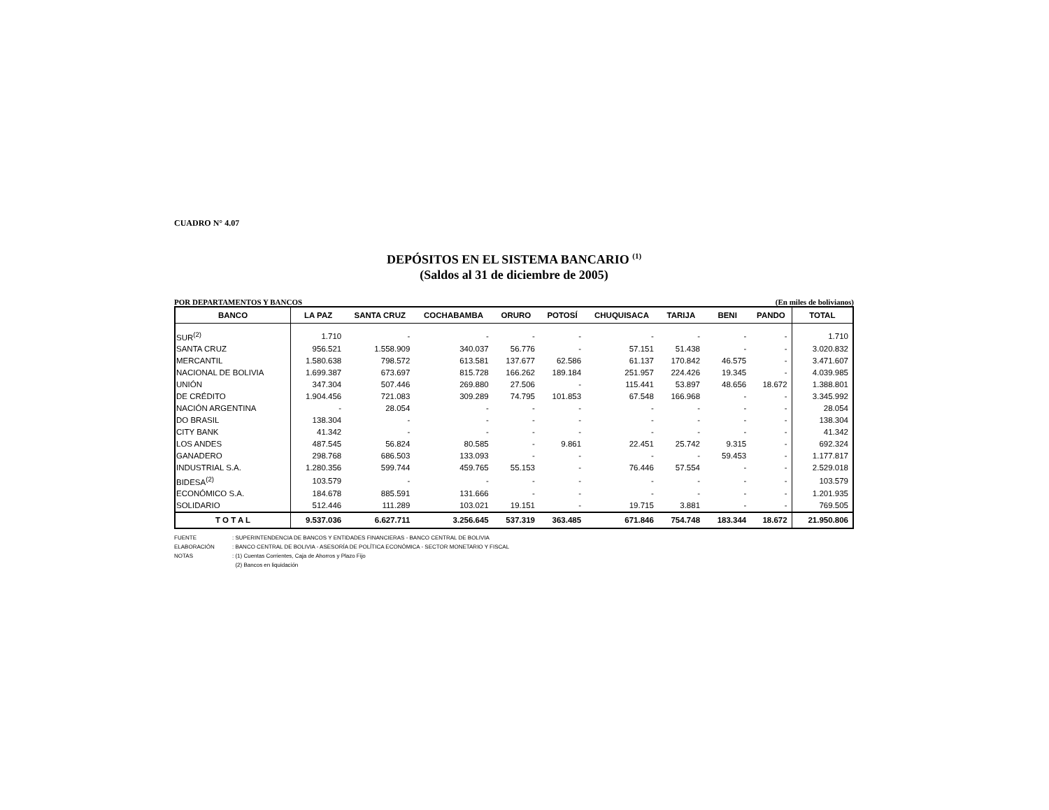CUADRO N° 4.07
DEPÓSITOS EN EL SISTEMA BANCARIO <sup>(1)</sup>
(Saldos al 31 de diciembre de 2005)
POR DEPARTAMENTOS Y BANCOS (En miles de bolivianos)
| BANCO | LA PAZ | SANTA CRUZ | COCHABAMBA | ORURO | POTOSÍ | CHUQUISACA | TARIJA | BENI | PANDO | TOTAL |
| --- | --- | --- | --- | --- | --- | --- | --- | --- | --- | --- |
| SUR<sup>(2)</sup> | 1.710 | - | - | - | - | - | - | - | - | 1.710 |
| SANTA CRUZ | 956.521 | 1.558.909 | 340.037 | 56.776 | - | 57.151 | 51.438 | - | - | 3.020.832 |
| MERCANTIL | 1.580.638 | 798.572 | 613.581 | 137.677 | 62.586 | 61.137 | 170.842 | 46.575 | - | 3.471.607 |
| NACIONAL DE BOLIVIA | 1.699.387 | 673.697 | 815.728 | 166.262 | 189.184 | 251.957 | 224.426 | 19.345 | - | 4.039.985 |
| UNIÓN | 347.304 | 507.446 | 269.880 | 27.506 | - | 115.441 | 53.897 | 48.656 | 18.672 | 1.388.801 |
| DE CRÉDITO | 1.904.456 | 721.083 | 309.289 | 74.795 | 101.853 | 67.548 | 166.968 | - | - | 3.345.992 |
| NACIÓN ARGENTINA | - | 28.054 | - | - | - | - | - | - | - | 28.054 |
| DO BRASIL | 138.304 | - | - | - | - | - | - | - | - | 138.304 |
| CITY BANK | 41.342 | - | - | - | - | - | - | - | - | 41.342 |
| LOS ANDES | 487.545 | 56.824 | 80.585 | - | 9.861 | 22.451 | 25.742 | 9.315 | - | 692.324 |
| GANADERO | 298.768 | 686.503 | 133.093 | - | - | - | - | 59.453 | - | 1.177.817 |
| INDUSTRIAL S.A. | 1.280.356 | 599.744 | 459.765 | 55.153 | - | 76.446 | 57.554 | - | - | 2.529.018 |
| BIDESA<sup>(2)</sup> | 103.579 | - | - | - | - | - | - | - | - | 103.579 |
| ECONÓMICO S.A. | 184.678 | 885.591 | 131.666 | - | - | - | - | - | - | 1.201.935 |
| SOLIDARIO | 512.446 | 111.289 | 103.021 | 19.151 | - | 19.715 | 3.881 | - | - | 769.505 |
| T O T A L | 9.537.036 | 6.627.711 | 3.256.645 | 537.319 | 363.485 | 671.846 | 754.748 | 183.344 | 18.672 | 21.950.806 |
FUENTE: SUPERINTENDENCIA DE BANCOS Y ENTIDADES FINANCIERAS - BANCO CENTRAL DE BOLIVIA
ELABORACIÓN: BANCO CENTRAL DE BOLIVIA - ASESORÍA DE POLÍTICA ECONÓMICA - SECTOR MONETARIO Y FISCAL
NOTAS: (1) Cuentas Corrientes, Caja de Ahorros y Plazo Fijo
(2) Bancos en liquidación